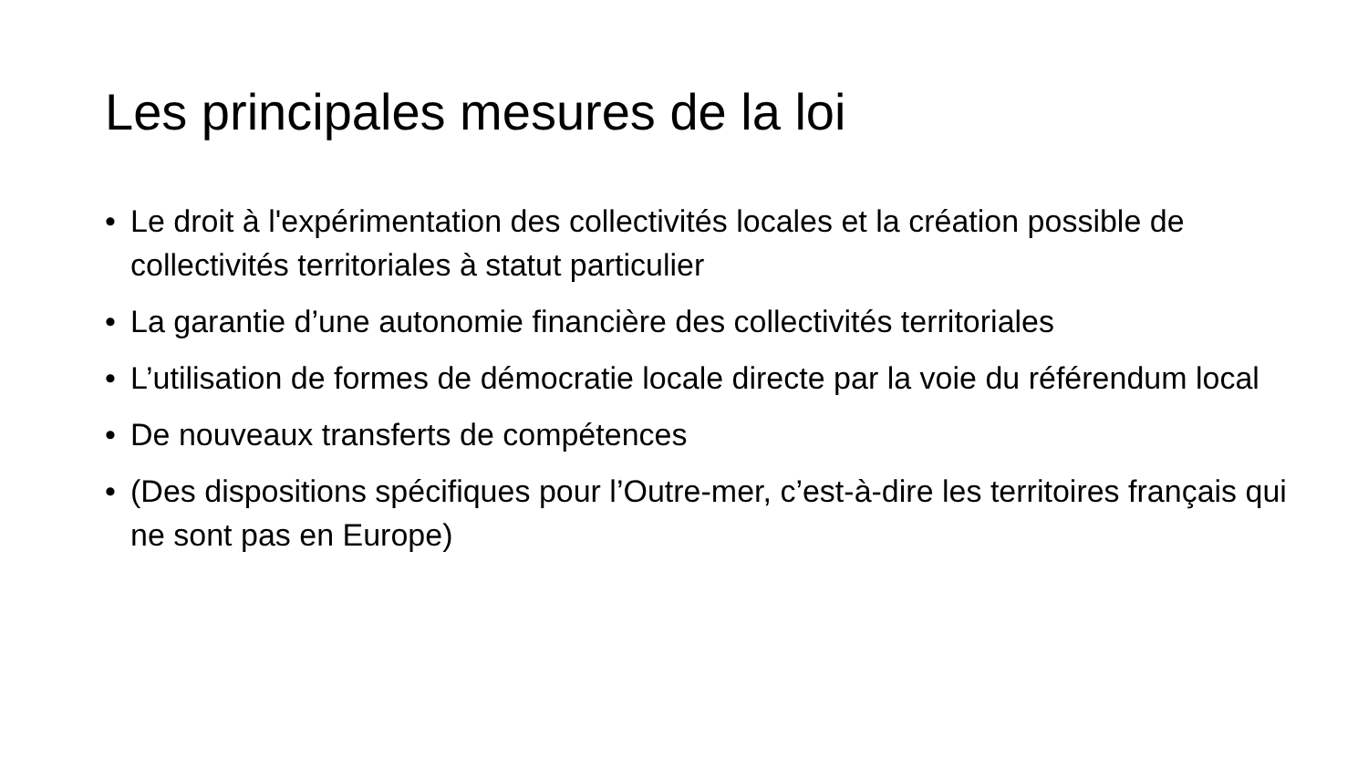Les principales mesures de la loi
• Le droit à l'expérimentation des collectivités locales et la création possible de collectivités territoriales à statut particulier
• La garantie d’une autonomie financière des collectivités territoriales
• L’utilisation de formes de démocratie locale directe par la voie du référendum local
• De nouveaux transferts de compétences
• (Des dispositions spécifiques pour l’Outre-mer, c’est-à-dire les territoires français qui ne sont pas en Europe)